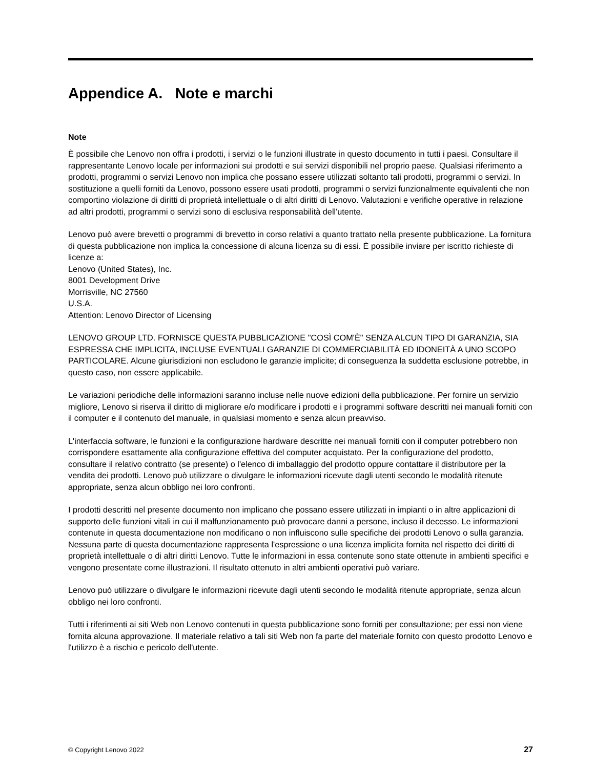Appendice A. Note e marchi
Note
È possibile che Lenovo non offra i prodotti, i servizi o le funzioni illustrate in questo documento in tutti i paesi. Consultare il rappresentante Lenovo locale per informazioni sui prodotti e sui servizi disponibili nel proprio paese. Qualsiasi riferimento a prodotti, programmi o servizi Lenovo non implica che possano essere utilizzati soltanto tali prodotti, programmi o servizi. In sostituzione a quelli forniti da Lenovo, possono essere usati prodotti, programmi o servizi funzionalmente equivalenti che non comportino violazione di diritti di proprietà intellettuale o di altri diritti di Lenovo. Valutazioni e verifiche operative in relazione ad altri prodotti, programmi o servizi sono di esclusiva responsabilità dell'utente.
Lenovo può avere brevetti o programmi di brevetto in corso relativi a quanto trattato nella presente pubblicazione. La fornitura di questa pubblicazione non implica la concessione di alcuna licenza su di essi. È possibile inviare per iscritto richieste di licenze a:
Lenovo (United States), Inc.
8001 Development Drive
Morrisville, NC 27560
U.S.A.
Attention: Lenovo Director of Licensing
LENOVO GROUP LTD. FORNISCE QUESTA PUBBLICAZIONE "COSÌ COM'È" SENZA ALCUN TIPO DI GARANZIA, SIA ESPRESSA CHE IMPLICITA, INCLUSE EVENTUALI GARANZIE DI COMMERCIABILITÀ ED IDONEITÀ A UNO SCOPO PARTICOLARE. Alcune giurisdizioni non escludono le garanzie implicite; di conseguenza la suddetta esclusione potrebbe, in questo caso, non essere applicabile.
Le variazioni periodiche delle informazioni saranno incluse nelle nuove edizioni della pubblicazione. Per fornire un servizio migliore, Lenovo si riserva il diritto di migliorare e/o modificare i prodotti e i programmi software descritti nei manuali forniti con il computer e il contenuto del manuale, in qualsiasi momento e senza alcun preavviso.
L'interfaccia software, le funzioni e la configurazione hardware descritte nei manuali forniti con il computer potrebbero non corrispondere esattamente alla configurazione effettiva del computer acquistato. Per la configurazione del prodotto, consultare il relativo contratto (se presente) o l'elenco di imballaggio del prodotto oppure contattare il distributore per la vendita dei prodotti. Lenovo può utilizzare o divulgare le informazioni ricevute dagli utenti secondo le modalità ritenute appropriate, senza alcun obbligo nei loro confronti.
I prodotti descritti nel presente documento non implicano che possano essere utilizzati in impianti o in altre applicazioni di supporto delle funzioni vitali in cui il malfunzionamento può provocare danni a persone, incluso il decesso. Le informazioni contenute in questa documentazione non modificano o non influiscono sulle specifiche dei prodotti Lenovo o sulla garanzia. Nessuna parte di questa documentazione rappresenta l'espressione o una licenza implicita fornita nel rispetto dei diritti di proprietà intellettuale o di altri diritti Lenovo. Tutte le informazioni in essa contenute sono state ottenute in ambienti specifici e vengono presentate come illustrazioni. Il risultato ottenuto in altri ambienti operativi può variare.
Lenovo può utilizzare o divulgare le informazioni ricevute dagli utenti secondo le modalità ritenute appropriate, senza alcun obbligo nei loro confronti.
Tutti i riferimenti ai siti Web non Lenovo contenuti in questa pubblicazione sono forniti per consultazione; per essi non viene fornita alcuna approvazione. Il materiale relativo a tali siti Web non fa parte del materiale fornito con questo prodotto Lenovo e l'utilizzo è a rischio e pericolo dell'utente.
© Copyright Lenovo 2022 27